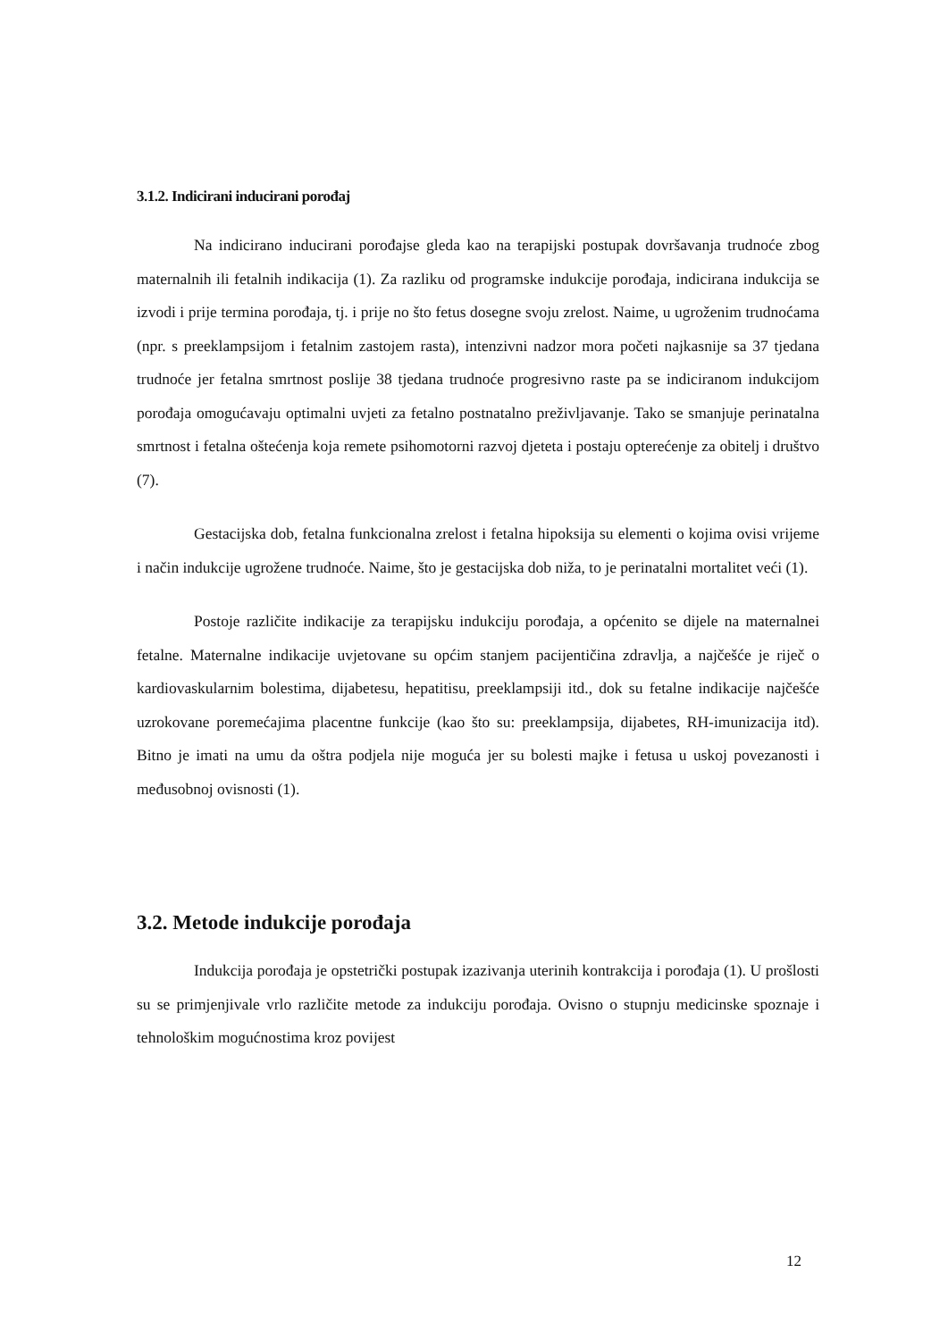3.1.2. Indicirani inducirani porođaj
Na indicirano inducirani porođajse gleda kao na terapijski postupak dovršavanja trudnoće zbog maternalnih ili fetalnih indikacija (1). Za razliku od programske indukcije porođaja, indicirana indukcija se izvodi i prije termina porođaja, tj. i prije no što fetus dosegne svoju zrelost. Naime, u ugroženim trudnoćama (npr. s preeklampsijom i fetalnim zastojem rasta), intenzivni nadzor mora početi najkasnije sa 37 tjedana trudnoće jer fetalna smrtnost poslije 38 tjedana trudnoće progresivno raste pa se indiciranom indukcijom porođaja omogućavaju optimalni uvjeti za fetalno postnatalno preživljavanje. Tako se smanjuje perinatalna smrtnost i fetalna oštećenja koja remete psihomotorni razvoj djeteta i postaju opterećenje za obitelj i društvo (7).
Gestacijska dob, fetalna funkcionalna zrelost i fetalna hipoksija su elementi o kojima ovisi vrijeme i način indukcije ugrožene trudnoće. Naime, što je gestacijska dob niža, to je perinatalni mortalitet veći (1).
Postoje različite indikacije za terapijsku indukciju porođaja, a općenito se dijele na maternalnei fetalne. Maternalne indikacije uvjetovane su općim stanjem pacijentičina zdravlja, a najčešće je riječ o kardiovaskularnim bolestima, dijabetesu, hepatitisu, preeklampsiji itd., dok su fetalne indikacije najčešće uzrokovane poremećajima placentne funkcije (kao što su: preeklampsija, dijabetes, RH-imunizacija itd). Bitno je imati na umu da oštra podjela nije moguća jer su bolesti majke i fetusa u uskoj povezanosti i međusobnoj ovisnosti (1).
3.2. Metode indukcije porođaja
Indukcija porođaja je opstetrički postupak izazivanja uterinih kontrakcija i porođaja (1). U prošlosti su se primjenjivale vrlo različite metode za indukciju porođaja. Ovisno o stupnju medicinske spoznaje i tehnološkim mogućnostima kroz povijest
12